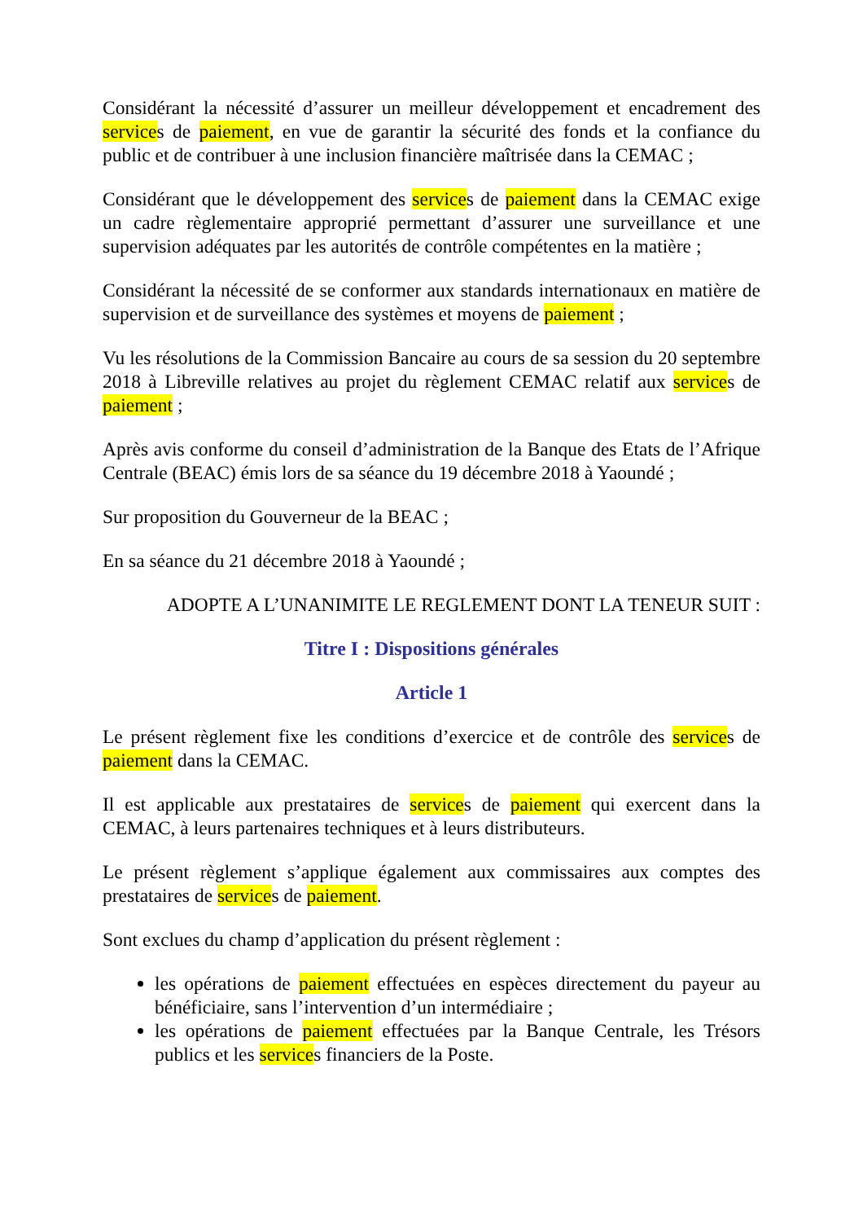Considérant la nécessité d’assurer un meilleur développement et encadrement des services de paiement, en vue de garantir la sécurité des fonds et la confiance du public et de contribuer à une inclusion financière maîtrisée dans la CEMAC ;
Considérant que le développement des services de paiement dans la CEMAC exige un cadre règlementaire approprié permettant d’assurer une surveillance et une supervision adéquates par les autorités de contrôle compétentes en la matière ;
Considérant la nécessité de se conformer aux standards internationaux en matière de supervision et de surveillance des systèmes et moyens de paiement ;
Vu les résolutions de la Commission Bancaire au cours de sa session du 20 septembre 2018 à Libreville relatives au projet du règlement CEMAC relatif aux services de paiement ;
Après avis conforme du conseil d’administration de la Banque des Etats de l’Afrique Centrale (BEAC) émis lors de sa séance du 19 décembre 2018 à Yaoundé ;
Sur proposition du Gouverneur de la BEAC ;
En sa séance du 21 décembre 2018 à Yaoundé ;
ADOPTE A L’UNANIMITE LE REGLEMENT DONT LA TENEUR SUIT :
Titre I : Dispositions générales
Article 1
Le présent règlement fixe les conditions d’exercice et de contrôle des services de paiement dans la CEMAC.
Il est applicable aux prestataires de services de paiement qui exercent dans la CEMAC, à leurs partenaires techniques et à leurs distributeurs.
Le présent règlement s’applique également aux commissaires aux comptes des prestataires de services de paiement.
Sont exclues du champ d’application du présent règlement :
les opérations de paiement effectuées en espèces directement du payeur au bénéficiaire, sans l’intervention d’un intermédiaire ;
les opérations de paiement effectuées par la Banque Centrale, les Trésors publics et les services financiers de la Poste.